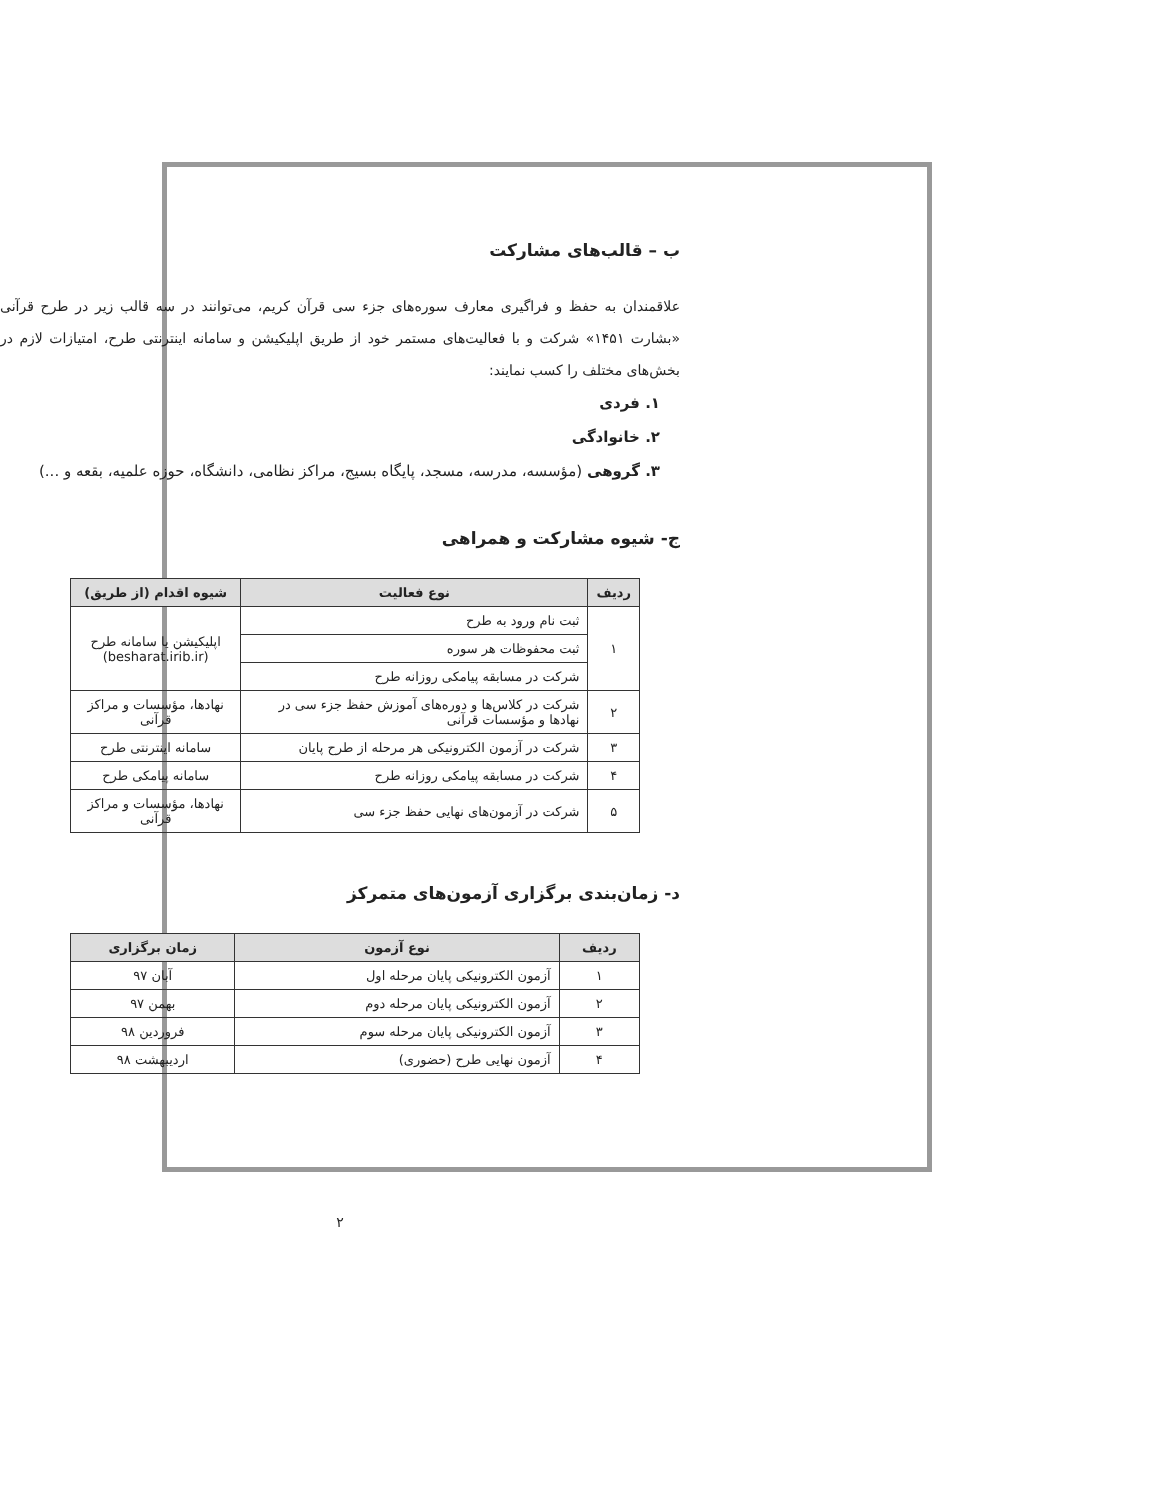ب – قالب‌های مشارکت
علاقمندان به حفظ و فراگیری معارف سوره‌های جزء سی قرآن کریم، می‌توانند در سه قالب زیر در طرح قرآنی «بشارت ۱۴۵۱» شرکت و با فعالیت‌های مستمر خود از طریق اپلیکیشن و سامانه اینترنتی طرح، امتیازات لازم در بخش‌های مختلف را کسب نمایند:
۱. فردی
۲. خانوادگی
۳. گروهی (مؤسسه، مدرسه، مسجد، پایگاه بسیج، مراکز نظامی، دانشگاه، حوزه علمیه، بقعه و ...)
ج- شیوه مشارکت و همراهی
| ردیف | نوع فعالیت | شیوه اقدام (از طریق) |
| --- | --- | --- |
| ۱ | ثبت نام ورود به طرح | اپلیکیشن یا سامانه طرح (besharat.irib.ir) |
| | ثبت محفوظات هر سوره | |
| | شرکت در مسابقه پیامکی روزانه طرح | |
| ۲ | شرکت در کلاس‌ها و دوره‌های آموزش حفظ جزء سی در نهادها و مؤسسات قرآنی | نهادها، مؤسسات و مراکز قرآنی |
| ۳ | شرکت در آزمون الکترونیکی هر مرحله از طرح پایان | سامانه اینترنتی طرح |
| ۴ | شرکت در مسابقه پیامکی روزانه طرح | سامانه پیامکی طرح |
| ۵ | شرکت در آزمون‌های نهایی حفظ جزء سی | نهادها، مؤسسات و مراکز قرآنی |
د- زمان‌بندی برگزاری آزمون‌های متمرکز
| ردیف | نوع آزمون | زمان برگزاری |
| --- | --- | --- |
| ۱ | آزمون الکترونیکی پایان مرحله اول | آبان ۹۷ |
| ۲ | آزمون الکترونیکی پایان مرحله دوم | بهمن ۹۷ |
| ۳ | آزمون الکترونیکی پایان مرحله سوم | فروردین ۹۸ |
| ۴ | آزمون نهایی طرح (حضوری) | اردیبهشت ۹۸ |
۲